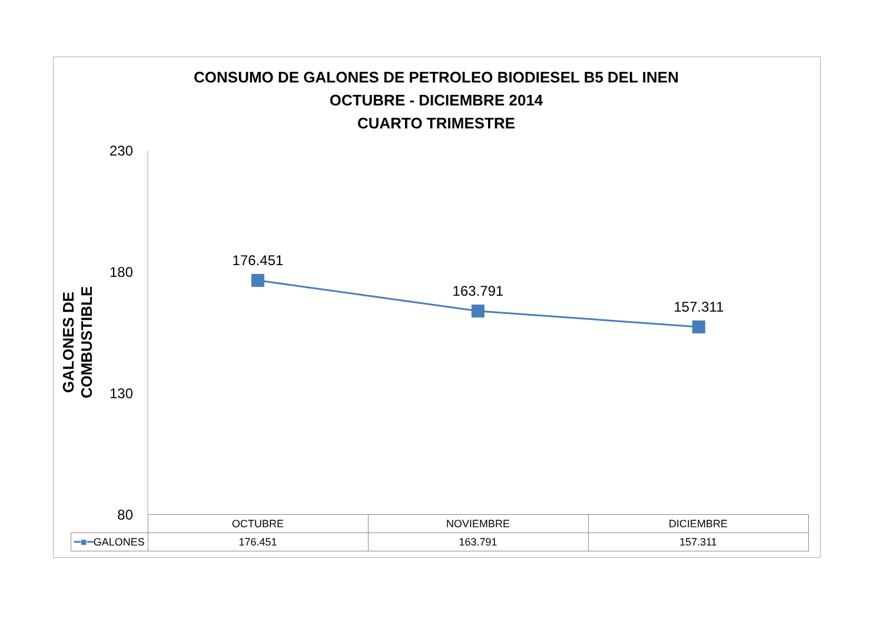CONSUMO DE GALONES DE PETROLEO BIODIESEL B5 DEL INEN
OCTUBRE - DICIEMBRE 2014
CUARTO TRIMESTRE
GALONES DE COMBUSTIBLE
230
180
130
80
176.451
163.791
157.311
| | OCTUBRE | NOVIEMBRE | DICIEMBRE |
| ━■━ GALONES | 176.451 | 163.791 | 157.311 |